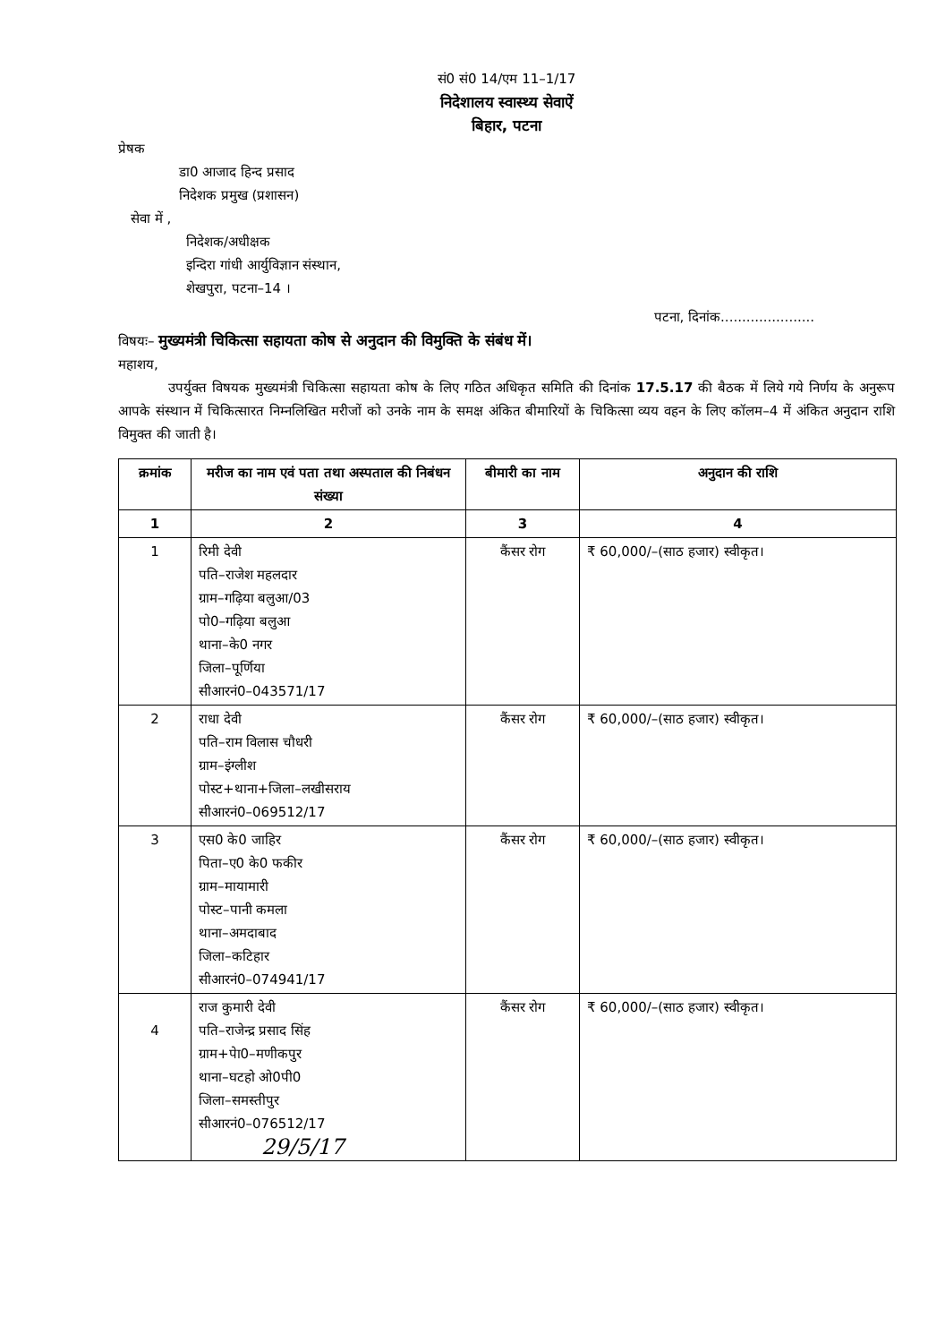सं0 सं0 14/एम 11–1/17
निदेशालय स्वास्थ्य सेवाऐं
बिहार, पटना
प्रेषक
डा0 आजाद हिन्द प्रसाद
निदेशक प्रमुख (प्रशासन)
सेवा में ,
निदेशक/अधीक्षक
इन्दिरा गांधी आर्युविज्ञान संस्थान,
शेखपुरा, पटना–14 ।
पटना, दिनांक......................
विषयः– मुख्यमंत्री चिकित्सा सहायता कोष से अनुदान की विमुक्ति के संबंध में।
महाशय,
उपर्युक्त विषयक मुख्यमंत्री चिकित्सा सहायता कोष के लिए गठित अधिकृत समिति की दिनांक 17.5.17 की बैठक में लिये गये निर्णय के अनुरूप आपके संस्थान में चिकित्सारत निम्नलिखित मरीजों को उनके नाम के समक्ष अंकित बीमारियों के चिकित्सा व्यय वहन के लिए कॉलम–4 में अंकित अनुदान राशि विमुक्त की जाती है।
| क्रमांक | मरीज का नाम एवं पता तथा अस्पताल की निबंधन संख्या | बीमारी का नाम | अनुदान की राशि |
| --- | --- | --- | --- |
| 1 | 2 | 3 | 4 |
| 1 | रिमी देवी पति–राजेश महलदार ग्राम–गढ़िया बलुआ/03 पो0–गढ़िया बलुआ थाना–के0 नगर जिला–पूर्णिया सीआरनं0–043571/17 | कैंसर रोग | ₹ 60,000/–(साठ हजार) स्वीकृत। |
| 2 | राधा देवी पति–राम विलास चौधरी ग्राम–इंग्लीश पोस्ट+थाना+जिला–लखीसराय सीआरनं0–069512/17 | कैंसर रोग | ₹ 60,000/–(साठ हजार) स्वीकृत। |
| 3 | एस0 के0 जाहिर पिता–ए0 के0 फकीर ग्राम–मायामारी पोस्ट–पानी कमला थाना–अमदाबाद जिला–कटिहार सीआरनं0–074941/17 | कैंसर रोग | ₹ 60,000/–(साठ हजार) स्वीकृत। |
| 4 | राज कुमारी देवी पति–राजेन्द्र प्रसाद सिंह ग्राम+पेा0–मणीकपुर थाना–घटहो ओ0पी0 जिला–समस्तीपुर सीआरनं0–076512/17 29/5/17 | कैंसर रोग | ₹ 60,000/–(साठ हजार) स्वीकृत। |